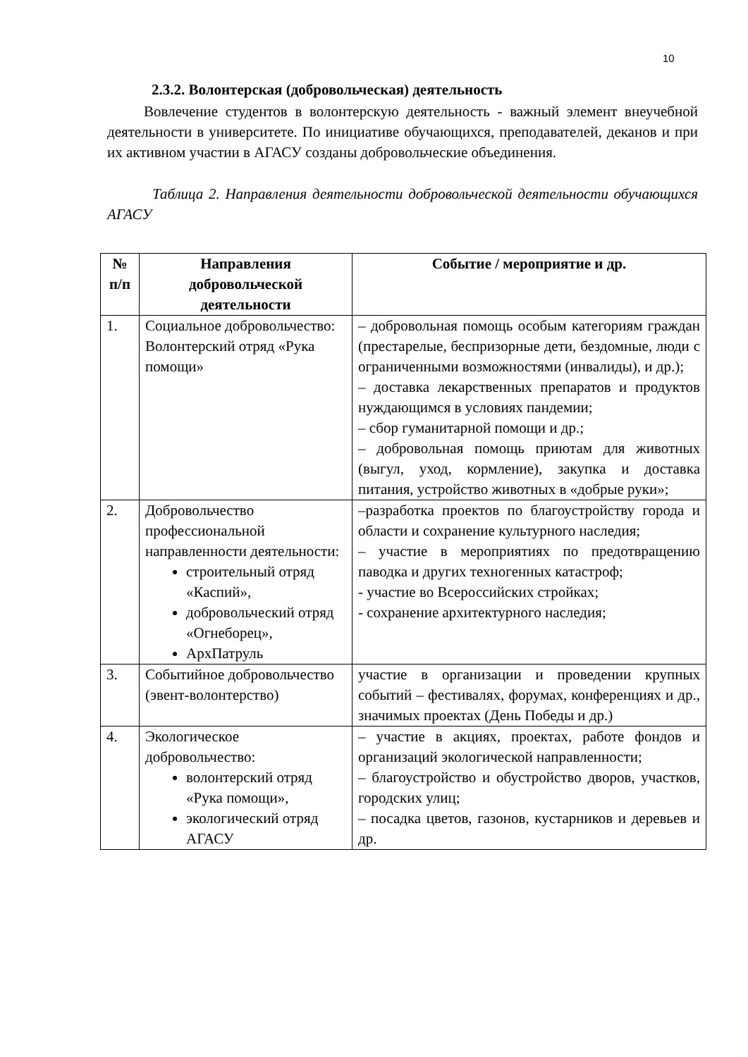10
2.3.2. Волонтерская (добровольческая) деятельность
Вовлечение студентов в волонтерскую деятельность - важный элемент внеучебной деятельности в университете. По инициативе обучающихся, преподавателей, деканов и при их активном участии в АГАСУ созданы добровольческие объединения.
Таблица 2. Направления деятельности добровольческой деятельности обучающихся АГАСУ
| № п/п | Направления добровольческой деятельности | Событие / мероприятие и др. |
| --- | --- | --- |
| 1. | Социальное добровольчество: Волонтерский отряд «Рука помощи» | – добровольная помощь особым категориям граждан (престарелые, беспризорные дети, бездомные, люди с ограниченными возможностями (инвалиды), и др.); – доставка лекарственных препаратов и продуктов нуждающимся в условиях пандемии; – сбор гуманитарной помощи и др.; – добровольная помощь приютам для животных (выгул, уход, кормление), закупка и доставка питания, устройство животных в «добрые руки»; |
| 2. | Добровольчество профессиональной направленности деятельности: строительный отряд «Каспий», добровольческий отряд «Огнеборец», АрхПатруль | –разработка проектов по благоустройству города и области и сохранение культурного наследия; – участие в мероприятиях по предотвращению паводка и других техногенных катастроф; - участие во Всероссийских стройках; - сохранение архитектурного наследия; |
| 3. | Событийное добровольчество (эвент-волонтерство) | участие в организации и проведении крупных событий – фестивалях, форумах, конференциях и др., значимых проектах (День Победы и др.) |
| 4. | Экологическое добровольчество: волонтерский отряд «Рука помощи», экологический отряд АГАСУ | – участие в акциях, проектах, работе фондов и организаций экологической направленности; – благоустройство и обустройство дворов, участков, городских улиц; – посадка цветов, газонов, кустарников и деревьев и др. |